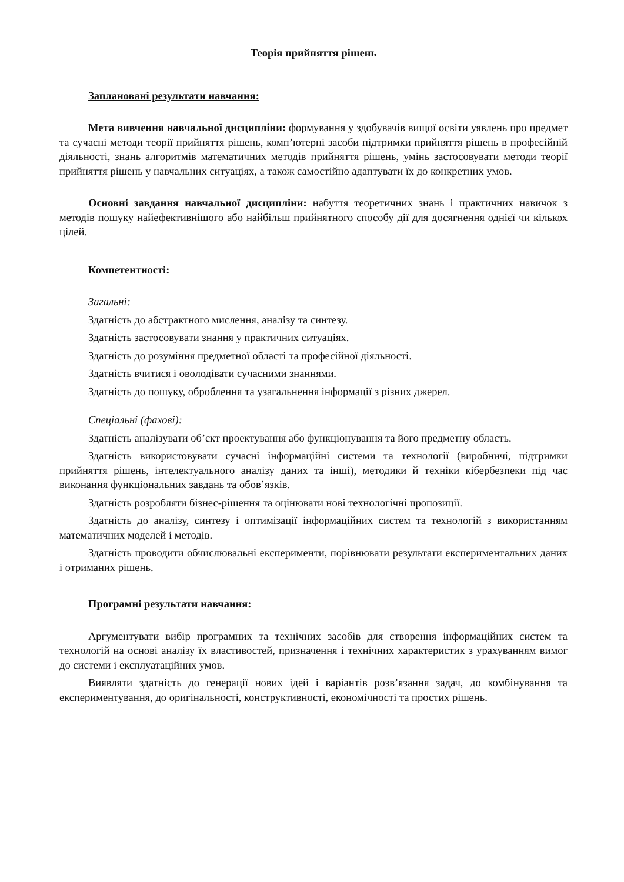Теорія прийняття рішень
Заплановані результати навчання:
Мета вивчення навчальної дисципліни: формування у здобувачів вищої освіти уявлень про предмет та сучасні методи теорії прийняття рішень, комп’ютерні засоби підтримки прийняття рішень в професійній діяльності, знань алгоритмів математичних методів прийняття рішень, умінь застосовувати методи теорії прийняття рішень у навчальних ситуаціях, а також самостійно адаптувати їх до конкретних умов.
Основні завдання навчальної дисципліни: набуття теоретичних знань і практичних навичок з методів пошуку найефективнішого або найбільш прийнятного способу дії для досягнення однієї чи кількох цілей.
Компетентності:
Загальні:
Здатність до абстрактного мислення, аналізу та синтезу.
Здатність застосовувати знання у практичних ситуаціях.
Здатність до розуміння предметної області та професійної діяльності.
Здатність вчитися і оволодівати сучасними знаннями.
Здатність до пошуку, оброблення та узагальнення інформації з різних джерел.
Спеціальні (фахові):
Здатність аналізувати об’єкт проектування або функціонування та його предметну область.
Здатність використовувати сучасні інформаційні системи та технології (виробничі, підтримки прийняття рішень, інтелектуального аналізу даних та інші), методики й техніки кібербезпеки під час виконання функціональних завдань та обов’язків.
Здатність розробляти бізнес-рішення та оцінювати нові технологічні пропозиції.
Здатність до аналізу, синтезу і оптимізації інформаційних систем та технологій з використанням математичних моделей і методів.
Здатність проводити обчислювальні експерименти, порівнювати результати експериментальних даних і отриманих рішень.
Програмні результати навчання:
Аргументувати вибір програмних та технічних засобів для створення інформаційних систем та технологій на основі аналізу їх властивостей, призначення і технічних характеристик з урахуванням вимог до системи і експлуатаційних умов.
Виявляти здатність до генерації нових ідей і варіантів розв’язання задач, до комбінування та експериментування, до оригінальності, конструктивності, економічності та простих рішень.